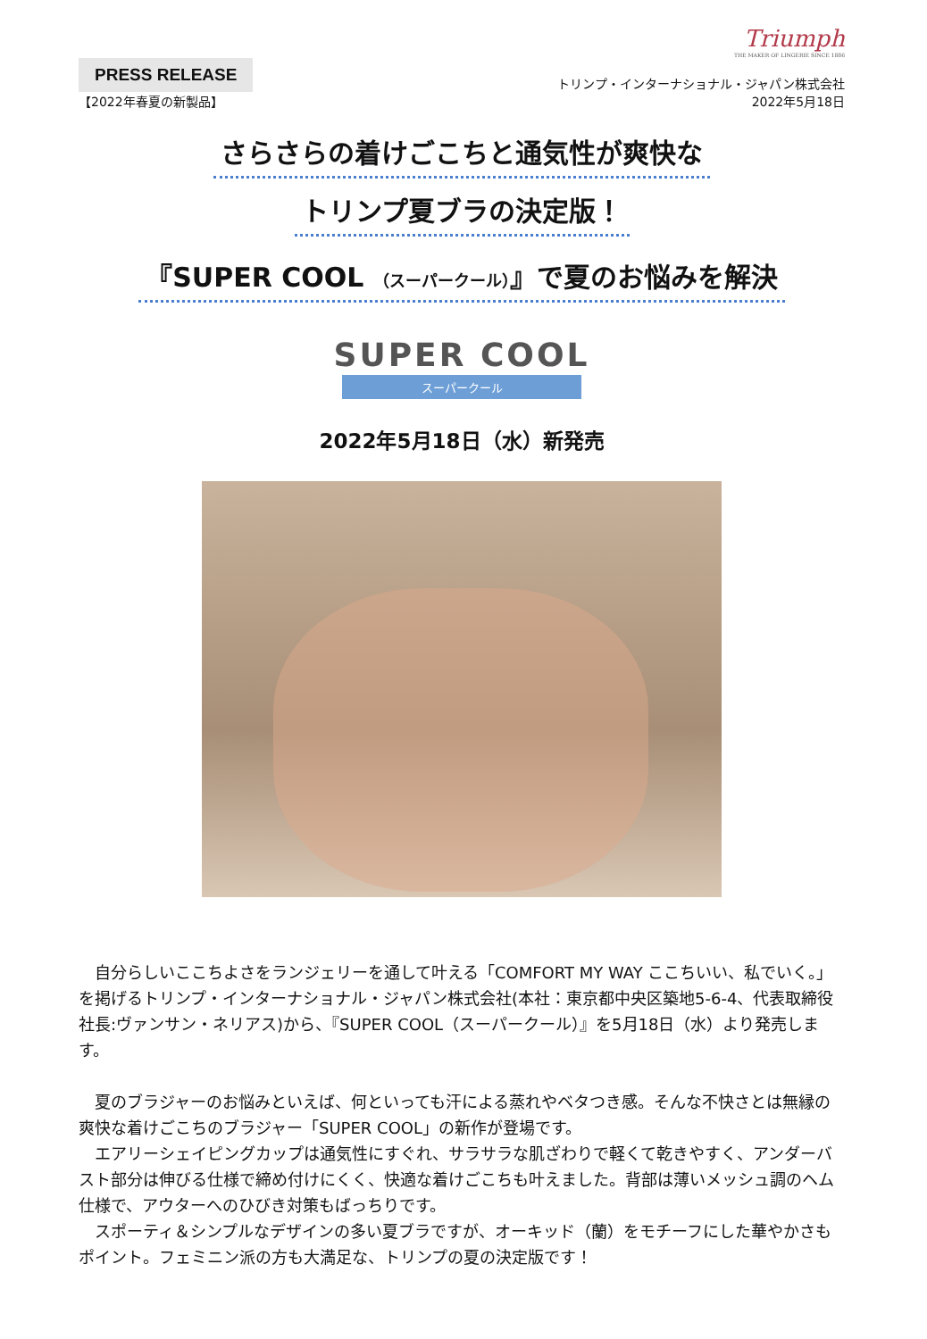Triumph
THE MAKER OF LINGERIE SINCE 1886
PRESS RELEASE
【2022年春夏の新製品】
トリンプ・インターナショナル・ジャパン株式会社
2022年5月18日
さらさらの着けごこちと通気性が爽快な
トリンプ夏ブラの決定版！
『SUPER COOL （スーパークール）』で夏のお悩みを解決
SUPER COOL
スーパークール
2022年5月18日（水）新発売
　自分らしいここちよさをランジェリーを通して叶える「COMFORT MY WAY ここちいい、私でいく。」を掲げるトリンプ・インターナショナル・ジャパン株式会社(本社：東京都中央区築地5-6-4、代表取締役社長:ヴァンサン・ネリアス)から、『SUPER COOL（スーパークール）』を5月18日（水）より発売します。
　夏のブラジャーのお悩みといえば、何といっても汗による蒸れやベタつき感。そんな不快さとは無縁の爽快な着けごこちのブラジャー「SUPER COOL」の新作が登場です。
　エアリーシェイピングカップは通気性にすぐれ、サラサラな肌ざわりで軽くて乾きやすく、アンダーバスト部分は伸びる仕様で締め付けにくく、快適な着けごこちも叶えました。背部は薄いメッシュ調のヘム仕様で、アウターへのひびき対策もばっちりです。
　スポーティ＆シンプルなデザインの多い夏ブラですが、オーキッド（蘭）をモチーフにした華やかさもポイント。フェミニン派の方も大満足な、トリンプの夏の決定版です！